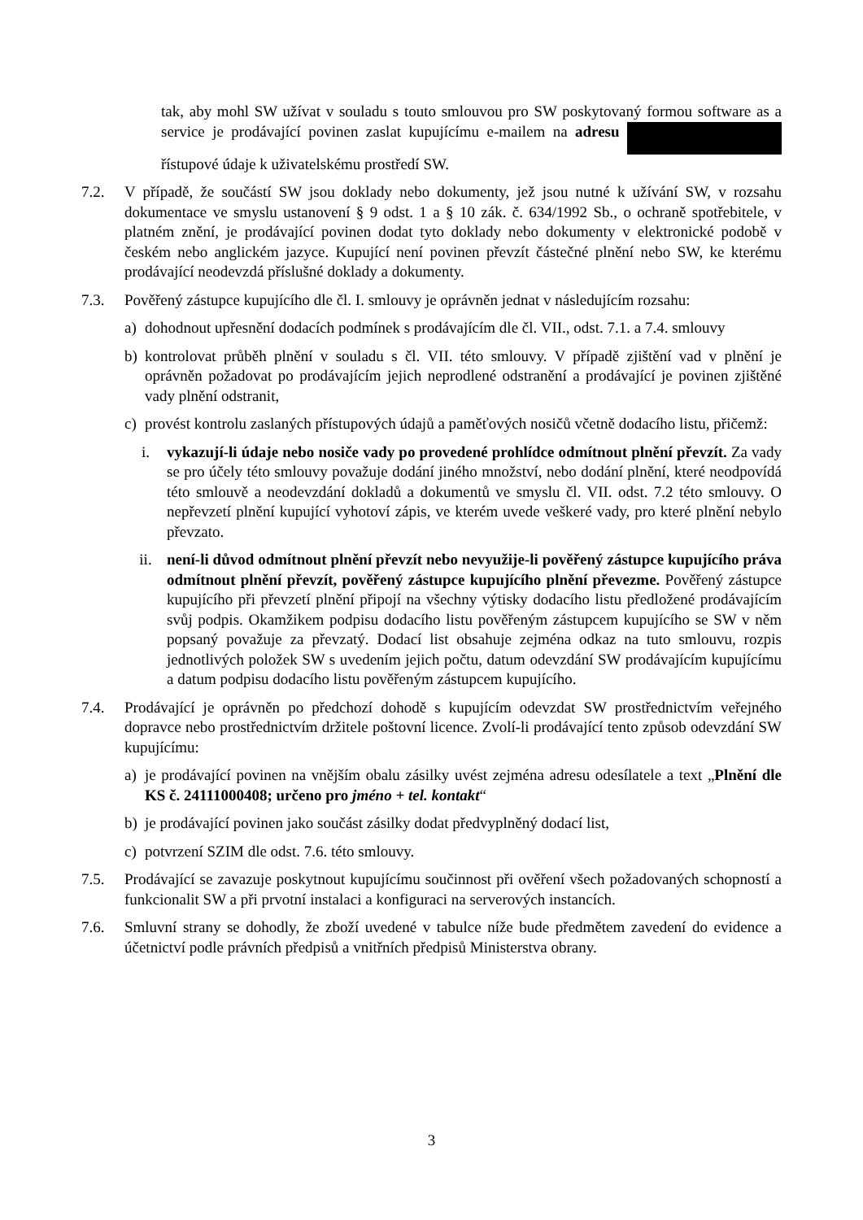tak, aby mohl SW užívat v souladu s touto smlouvou pro SW poskytovaný formou software as a service je prodávající povinen zaslat kupujícímu e-mailem na adresu řístupové údaje k uživatelskému prostředí SW.
7.2. V případě, že součástí SW jsou doklady nebo dokumenty, jež jsou nutné k užívání SW, v rozsahu dokumentace ve smyslu ustanovení § 9 odst. 1 a § 10 zák. č. 634/1992 Sb., o ochraně spotřebitele, v platném znění, je prodávající povinen dodat tyto doklady nebo dokumenty v elektronické podobě v českém nebo anglickém jazyce. Kupující není povinen převzít částečné plnění nebo SW, ke kterému prodávající neodevzdá příslušné doklady a dokumenty.
7.3. Pověřený zástupce kupujícího dle čl. I. smlouvy je oprávněn jednat v následujícím rozsahu:
a) dohodnout upřesnění dodacích podmínek s prodávajícím dle čl. VII., odst. 7.1. a 7.4. smlouvy
b) kontrolovat průběh plnění v souladu s čl. VII. této smlouvy. V případě zjištění vad v plnění je oprávněn požadovat po prodávajícím jejich neprodlené odstranění a prodávající je povinen zjištěné vady plnění odstranit,
c) provést kontrolu zaslaných přístupových údajů a paměťových nosičů včetně dodacího listu, přičemž:
i. vykazují-li údaje nebo nosiče vady po provedené prohlídce odmítnout plnění převzít. Za vady se pro účely této smlouvy považuje dodání jiného množství, nebo dodání plnění, které neodpovídá této smlouvě a neodevzdání dokladů a dokumentů ve smyslu čl. VII. odst. 7.2 této smlouvy. O nepřevzetí plnění kupující vyhotoví zápis, ve kterém uvede veškeré vady, pro které plnění nebylo převzato.
ii. není-li důvod odmítnout plnění převzít nebo nevyužije-li pověřený zástupce kupujícího práva odmítnout plnění převzít, pověřený zástupce kupujícího plnění převezme. Pověřený zástupce kupujícího při převzetí plnění připojí na všechny výtisky dodacího listu předložené prodávajícím svůj podpis. Okamžikem podpisu dodacího listu pověřeným zástupcem kupujícího se SW v něm popsaný považuje za převzatý. Dodací list obsahuje zejména odkaz na tuto smlouvu, rozpis jednotlivých položek SW s uvedením jejich počtu, datum odevzdání SW prodávajícím kupujícímu a datum podpisu dodacího listu pověřeným zástupcem kupujícího.
7.4. Prodávající je oprávněn po předchozí dohodě s kupujícím odevzdat SW prostřednictvím veřejného dopravce nebo prostřednictvím držitele poštovní licence. Zvolí-li prodávající tento způsob odevzdání SW kupujícímu:
a) je prodávající povinen na vnějším obalu zásilky uvést zejména adresu odesílatele a text „Plnění dle KS č. 24111000408; určeno pro jméno + tel. kontakt“
b) je prodávající povinen jako součást zásilky dodat předvyplněný dodací list,
c) potvrzení SZIM dle odst. 7.6. této smlouvy.
7.5. Prodávající se zavazuje poskytnout kupujícímu součinnost při ověření všech požadovaných schopností a funkcionalit SW a při prvotní instalaci a konfiguraci na serverových instancích.
7.6. Smluvní strany se dohodly, že zboží uvedené v tabulce níže bude předmětem zavedení do evidence a účetnictví podle právních předpisů a vnitřních předpisů Ministerstva obrany.
3